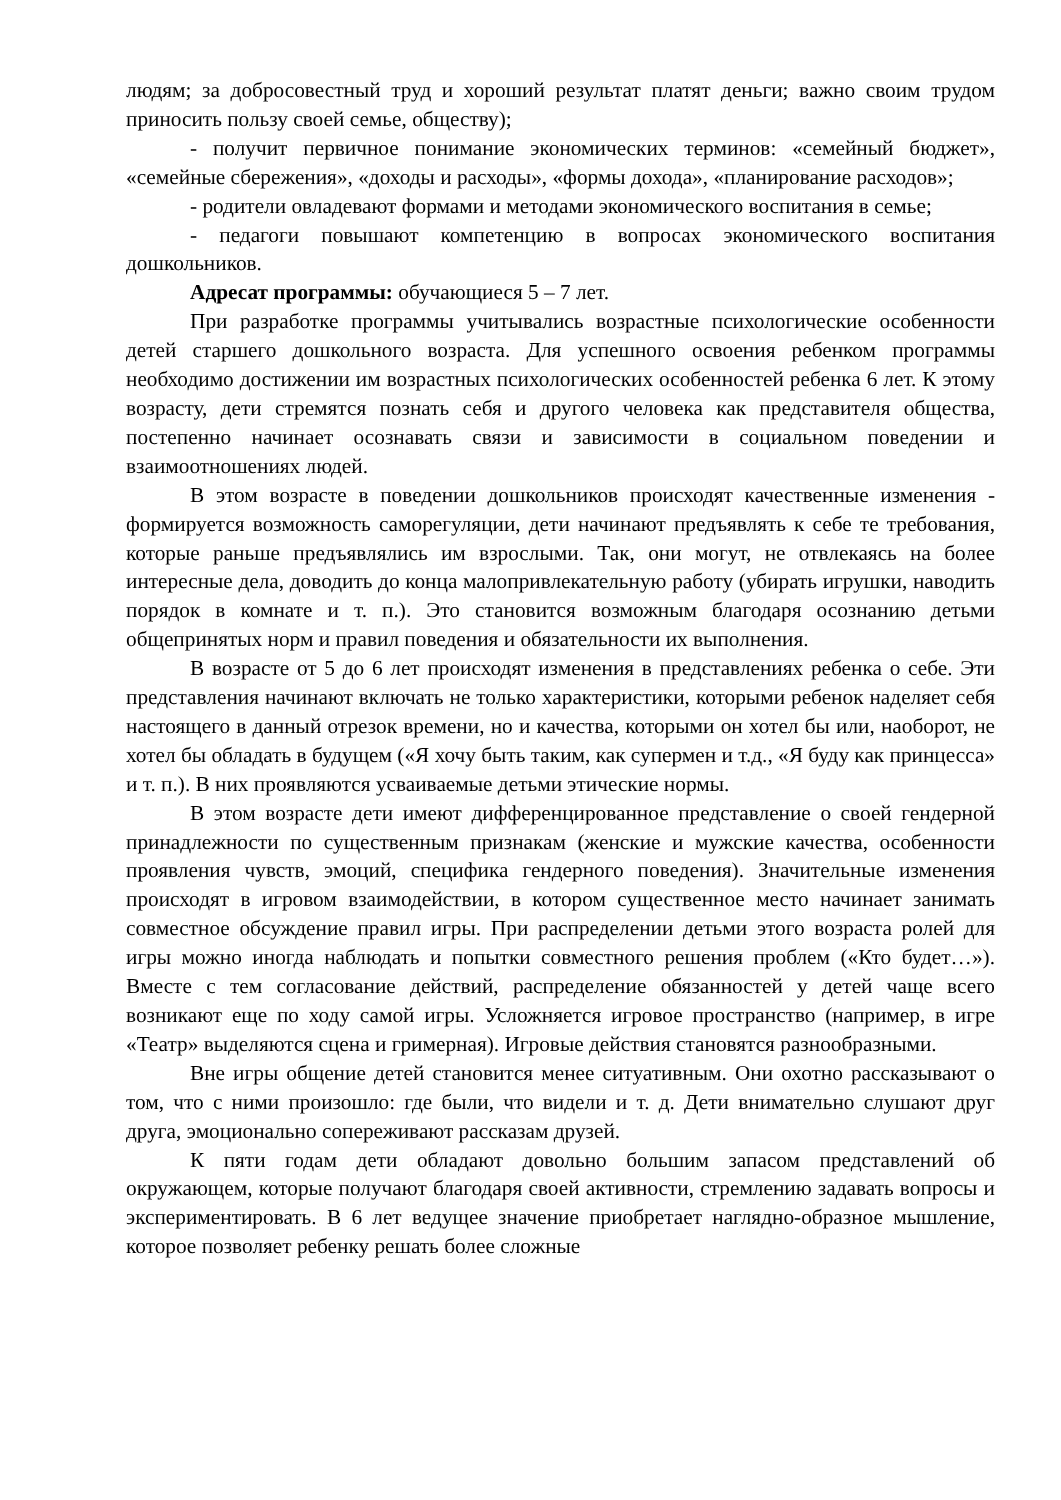людям; за добросовестный труд и хороший результат платят деньги; важно своим трудом приносить пользу своей семье, обществу);
- получит первичное понимание экономических терминов: «семейный бюджет», «семейные сбережения», «доходы и расходы», «формы дохода», «планирование расходов»;
- родители овладевают формами и методами экономического воспитания в семье;
- педагоги повышают компетенцию в вопросах экономического воспитания дошкольников.
Адресат программы: обучающиеся 5 – 7 лет.
При разработке программы учитывались возрастные психологические особенности детей старшего дошкольного возраста. Для успешного освоения ребенком программы необходимо достижении им возрастных психологических особенностей ребенка 6 лет. К этому возрасту, дети стремятся познать себя и другого человека как представителя общества, постепенно начинает осознавать связи и зависимости в социальном поведении и взаимоотношениях людей.
В этом возрасте в поведении дошкольников происходят качественные изменения - формируется возможность саморегуляции, дети начинают предъявлять к себе те требования, которые раньше предъявлялись им взрослыми. Так, они могут, не отвлекаясь на более интересные дела, доводить до конца малопривлекательную работу (убирать игрушки, наводить порядок в комнате и т. п.). Это становится возможным благодаря осознанию детьми общепринятых норм и правил поведения и обязательности их выполнения.
В возрасте от 5 до 6 лет происходят изменения в представлениях ребенка о себе. Эти представления начинают включать не только характеристики, которыми ребенок наделяет себя настоящего в данный отрезок времени, но и качества, которыми он хотел бы или, наоборот, не хотел бы обладать в будущем («Я хочу быть таким, как супермен и т.д., «Я буду как принцесса» и т. п.). В них проявляются усваиваемые детьми этические нормы.
В этом возрасте дети имеют дифференцированное представление о своей гендерной принадлежности по существенным признакам (женские и мужские качества, особенности проявления чувств, эмоций, специфика гендерного поведения). Значительные изменения происходят в игровом взаимодействии, в котором существенное место начинает занимать совместное обсуждение правил игры. При распределении детьми этого возраста ролей для игры можно иногда наблюдать и попытки совместного решения проблем («Кто будет…»). Вместе с тем согласование действий, распределение обязанностей у детей чаще всего возникают еще по ходу самой игры. Усложняется игровое пространство (например, в игре «Театр» выделяются сцена и гримерная). Игровые действия становятся разнообразными.
Вне игры общение детей становится менее ситуативным. Они охотно рассказывают о том, что с ними произошло: где были, что видели и т. д. Дети внимательно слушают друг друга, эмоционально сопереживают рассказам друзей.
К пяти годам дети обладают довольно большим запасом представлений об окружающем, которые получают благодаря своей активности, стремлению задавать вопросы и экспериментировать. В 6 лет ведущее значение приобретает наглядно-образное мышление, которое позволяет ребенку решать более сложные